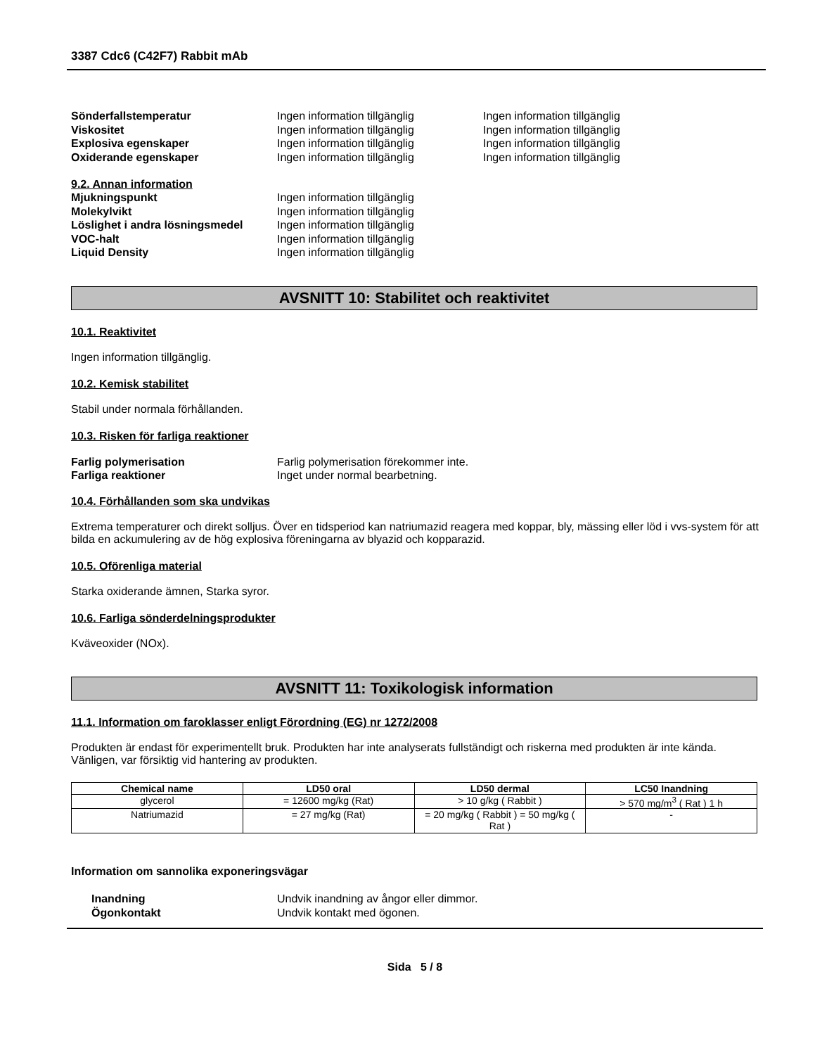3387 Cdc6 (C42F7) Rabbit mAb
Sönderfallstemperatur Ingen information tillgänglig Ingen information tillgänglig
Viskositet Ingen information tillgänglig Ingen information tillgänglig
Explosiva egenskaper Ingen information tillgänglig Ingen information tillgänglig
Oxiderande egenskaper Ingen information tillgänglig Ingen information tillgänglig
9.2. Annan information
Mjukningspunkt Ingen information tillgänglig
Molekylvikt Ingen information tillgänglig
Löslighet i andra lösningsmedel Ingen information tillgänglig
VOC-halt Ingen information tillgänglig
Liquid Density Ingen information tillgänglig
AVSNITT 10: Stabilitet och reaktivitet
10.1. Reaktivitet
Ingen information tillgänglig.
10.2. Kemisk stabilitet
Stabil under normala förhållanden.
10.3. Risken för farliga reaktioner
Farlig polymerisation Farlig polymerisation förekommer inte.
Farliga reaktioner Inget under normal bearbetning.
10.4. Förhållanden som ska undvikas
Extrema temperaturer och direkt solljus. Över en tidsperiod kan natriumazid reagera med koppar, bly, mässing eller löd i vvs-system för att bilda en ackumulering av de hög explosiva föreningarna av blyazid och kopparazid.
10.5. Oförenliga material
Starka oxiderande ämnen, Starka syror.
10.6. Farliga sönderdelningsprodukter
Kväveoxider (NOx).
AVSNITT 11: Toxikologisk information
11.1. Information om faroklasser enligt Förordning (EG) nr 1272/2008
Produkten är endast för experimentellt bruk. Produkten har inte analyserats fullständigt och riskerna med produkten är inte kända. Vänligen, var försiktig vid hantering av produkten.
| Chemical name | LD50 oral | LD50 dermal | LC50 Inandning |
| --- | --- | --- | --- |
| glycerol | = 12600 mg/kg (Rat) | > 10 g/kg ( Rabbit ) | > 570 mg/m<sup>3</sup> ( Rat ) 1 h |
| Natriumazid | = 27 mg/kg (Rat) | = 20 mg/kg ( Rabbit ) = 50 mg/kg ( Rat ) | - |
Information om sannolika exponeringsvägar
Inandning Undvik inandning av ångor eller dimmor.
Ögonkontakt Undvik kontakt med ögonen.
Sida 5 / 8